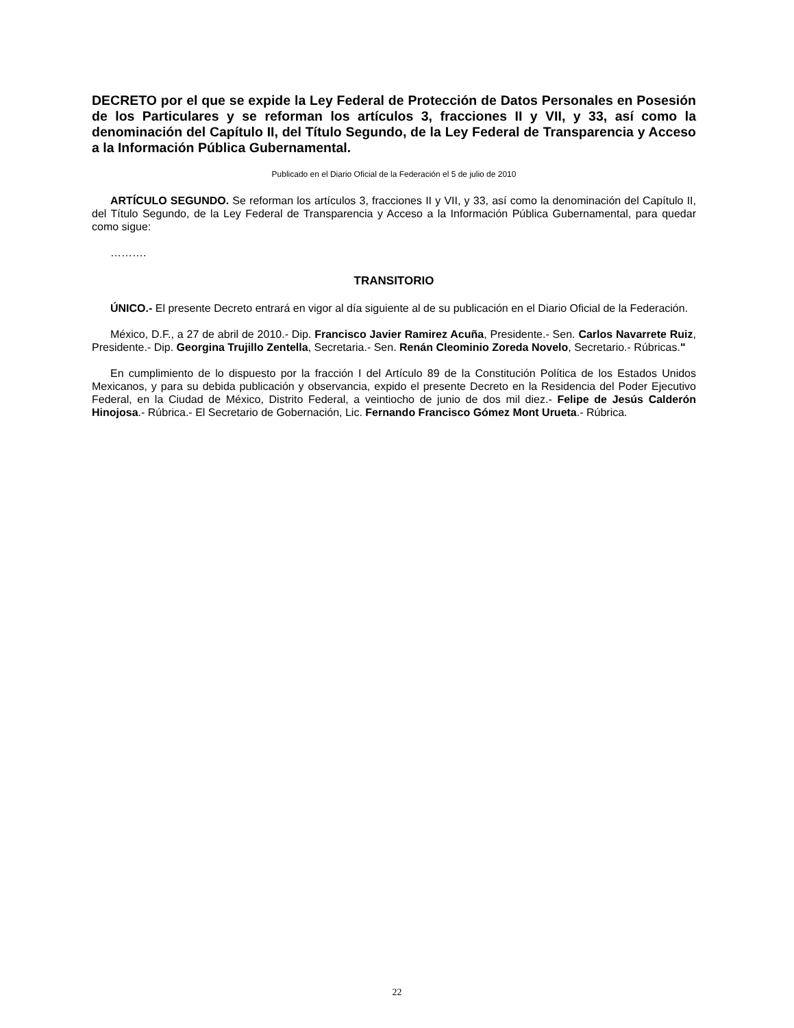DECRETO por el que se expide la Ley Federal de Protección de Datos Personales en Posesión de los Particulares y se reforman los artículos 3, fracciones II y VII, y 33, así como la denominación del Capítulo II, del Título Segundo, de la Ley Federal de Transparencia y Acceso a la Información Pública Gubernamental.
Publicado en el Diario Oficial de la Federación el 5 de julio de 2010
ARTÍCULO SEGUNDO. Se reforman los artículos 3, fracciones II y VII, y 33, así como la denominación del Capítulo II, del Título Segundo, de la Ley Federal de Transparencia y Acceso a la Información Pública Gubernamental, para quedar como sigue:
……….
TRANSITORIO
ÚNICO.- El presente Decreto entrará en vigor al día siguiente al de su publicación en el Diario Oficial de la Federación.
México, D.F., a 27 de abril de 2010.- Dip. Francisco Javier Ramirez Acuña, Presidente.- Sen. Carlos Navarrete Ruiz, Presidente.- Dip. Georgina Trujillo Zentella, Secretaria.- Sen. Renán Cleominio Zoreda Novelo, Secretario.- Rúbricas."
En cumplimiento de lo dispuesto por la fracción I del Artículo 89 de la Constitución Política de los Estados Unidos Mexicanos, y para su debida publicación y observancia, expido el presente Decreto en la Residencia del Poder Ejecutivo Federal, en la Ciudad de México, Distrito Federal, a veintiocho de junio de dos mil diez.- Felipe de Jesús Calderón Hinojosa.- Rúbrica.- El Secretario de Gobernación, Lic. Fernando Francisco Gómez Mont Urueta.- Rúbrica.
22